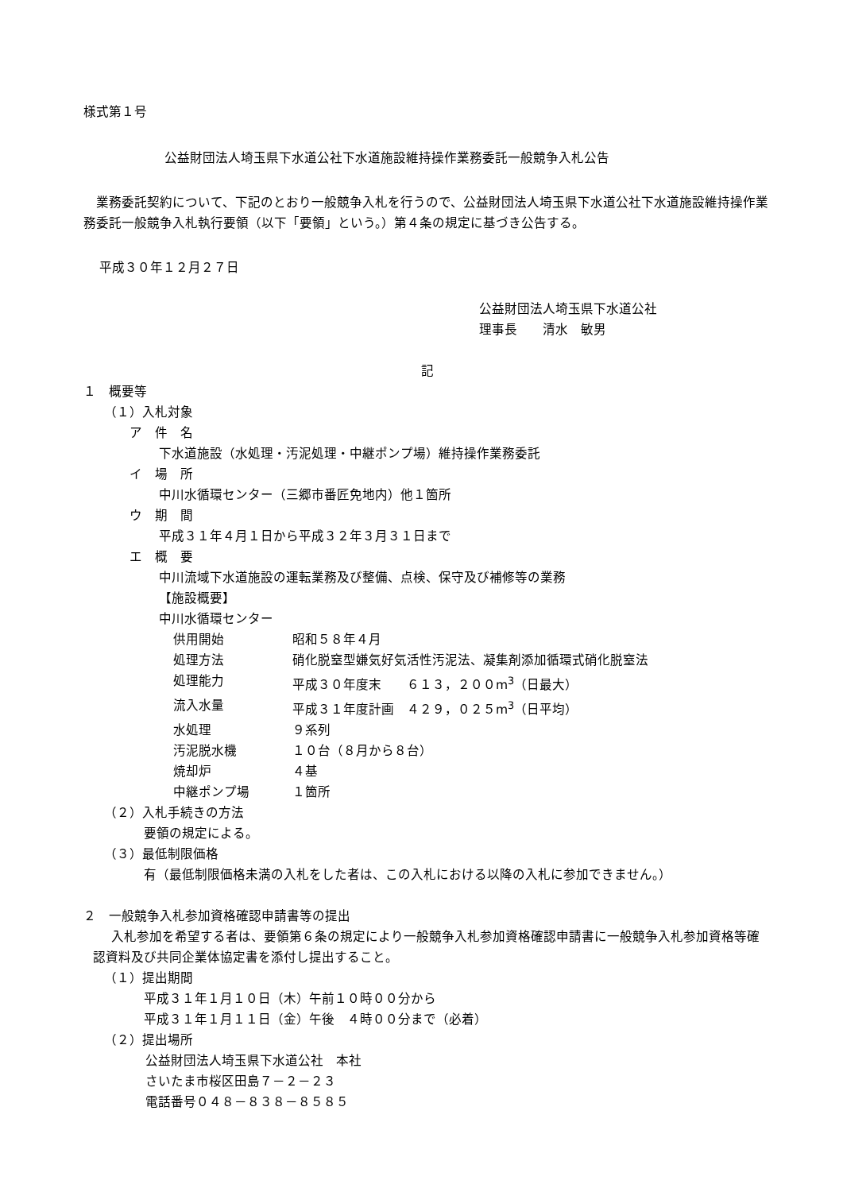様式第１号
公益財団法人埼玉県下水道公社下水道施設維持操作業務委託一般競争入札公告
業務委託契約について、下記のとおり一般競争入札を行うので、公益財団法人埼玉県下水道公社下水道施設維持操作業務委託一般競争入札執行要領（以下「要領」という。）第４条の規定に基づき公告する。
平成３０年１２月２７日
公益財団法人埼玉県下水道公社
理事長　　清水　敏男
記
１　概要等
（１）入札対象
ア　件　名
下水道施設（水処理・汚泥処理・中継ポンプ場）維持操作業務委託
イ　場　所
中川水循環センター（三郷市番匠免地内）他１箇所
ウ　期　間
平成３１年４月１日から平成３２年３月３１日まで
エ　概　要
中川流域下水道施設の運転業務及び整備、点検、保守及び補修等の業務
【施設概要】
中川水循環センター
| 供用開始 | 昭和５８年４月 |
| 処理方法 | 硝化脱窒型嫌気好気活性汚泥法、凝集剤添加循環式硝化脱窒法 |
| 処理能力 | 平成３０年度末 ６１３，２００m<sup>3</sup>（日最大） |
| 流入水量 | 平成３１年度計画 ４２９，０２５m<sup>3</sup>（日平均） |
| 水処理 | ９系列 |
| 汚泥脱水機 | １０台（８月から８台） |
| 焼却炉 | ４基 |
| 中継ポンプ場 | １箇所 |
（２）入札手続きの方法
要領の規定による。
（３）最低制限価格
有（最低制限価格未満の入札をした者は、この入札における以降の入札に参加できません。）
２　一般競争入札参加資格確認申請書等の提出
入札参加を希望する者は、要領第６条の規定により一般競争入札参加資格確認申請書に一般競争入札参加資格等確認資料及び共同企業体協定書を添付し提出すること。
（１）提出期間
平成３１年１月１０日（木）午前１０時００分から
平成３１年１月１１日（金）午後　４時００分まで（必着）
（２）提出場所
公益財団法人埼玉県下水道公社　本社
さいたま市桜区田島７－２－２３
電話番号０４８－８３８－８５８５